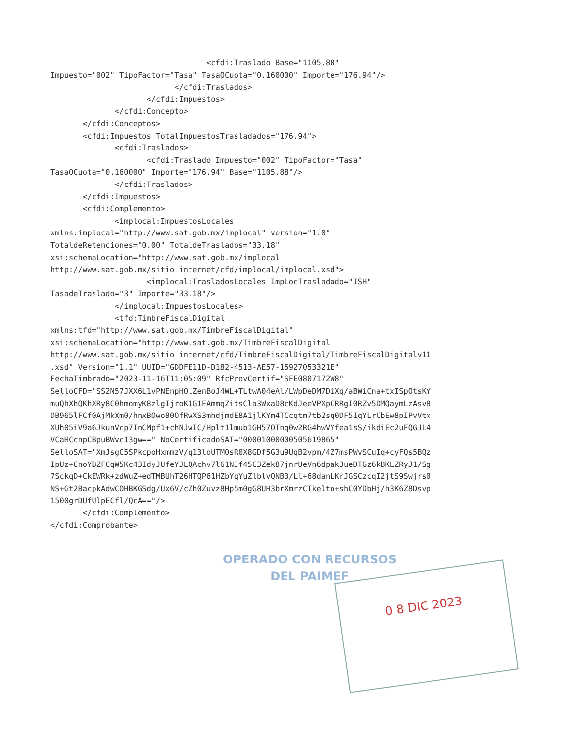<cfdi:Traslado Base="1105.88"
Impuesto="002" TipoFactor="Tasa" TasaOCuota="0.160000" Importe="176.94"/>
                           </cfdi:Traslados>
                     </cfdi:Impuestos>
              </cfdi:Concepto>
       </cfdi:Conceptos>
       <cfdi:Impuestos TotalImpuestosTrasladados="176.94">
              <cfdi:Traslados>
                     <cfdi:Traslado Impuesto="002" TipoFactor="Tasa"
TasaOCuota="0.160000" Importe="176.94" Base="1105.88"/>
              </cfdi:Traslados>
       </cfdi:Impuestos>
       <cfdi:Complemento>
              <implocal:ImpuestosLocales
xmlns:implocal="http://www.sat.gob.mx/implocal" version="1.0"
TotaldeRetenciones="0.00" TotaldeTraslados="33.18"
xsi:schemaLocation="http://www.sat.gob.mx/implocal
http://www.sat.gob.mx/sitio_internet/cfd/implocal/implocal.xsd">
                     <implocal:TrasladosLocales ImpLocTrasladado="ISH"
TasadeTraslado="3" Importe="33.18"/>
              </implocal:ImpuestosLocales>
              <tfd:TimbreFiscalDigital
xmlns:tfd="http://www.sat.gob.mx/TimbreFiscalDigital"
xsi:schemaLocation="http://www.sat.gob.mx/TimbreFiscalDigital
http://www.sat.gob.mx/sitio_internet/cfd/TimbreFiscalDigital/TimbreFiscalDigitalv11
.xsd" Version="1.1" UUID="GDDFE11D-D182-4513-AE57-15927053321E"
FechaTimbrado="2023-11-16T11:05:09" RfcProvCertif="SFE0807172W8"
SelloCFD="SS2N57JXX6L1vPNEnpHOlZenBoJ4WL+TLtwA04eAl/LWpDeDM7DiXq/aBWiCna+txISpOtsKY
muQhXhQKhXRy8C0hmomyK8zlgIjroK1G1FAmmqZitsCla3WxaD8cKdJeeVPXpCRRgI0RZv5DMQaymLzAsv8
DB965lFCf0AjMkXm0/hnxBOwo80OfRwXS3mhdjmdE8A1jlKYm4TCcqtm7tb2sq0DF5IqYLrCbEw8pIPvVtx
XUh05iV9a6JkunVcp7InCMpf1+chNJwIC/Hplt1lmub1GH57OTnq0w2RG4hwVYfea1sS/ikdiEc2uFQGJL4
VCaHCcnpCBpuBWvc13gw==" NoCertificadoSAT="00001000000505619865"
SelloSAT="XmJsgC5SPkcpoHxmmzV/q13loUTM0sR0X8GDf5G3u9UqB2vpm/4Z7msPWvSCuIq+cyFQs5BQz
IpUz+CnoYBZFCqW5Kc43IdyJUfeYJLQAchv7l61NJf45C3Zek87jnrUeVn6dpak3ueDTGz6kBKLZRyJ1/Sg
7SckqD+CkEWRk+zdWuZ+edTMBUhT26HTQP61HZbYqYuZlblvQNB3/Ll+68danLKrJGSCzcqI2jtS9Swjrs0
NS+Gt2BacpkAdwCOHBKGSdg/Ux6V/cZh0Zuvz8Hp5m0gG8UH3brXmrzCTkelto+shC0YDbHj/h3K6Z8Dsvp
1500grDUfUlpECfl/QcA=="/>
       </cfdi:Complemento>
</cfdi:Comprobante>
OPERADO CON RECURSOS
DEL PAIMEF
0 8 DIC 2023